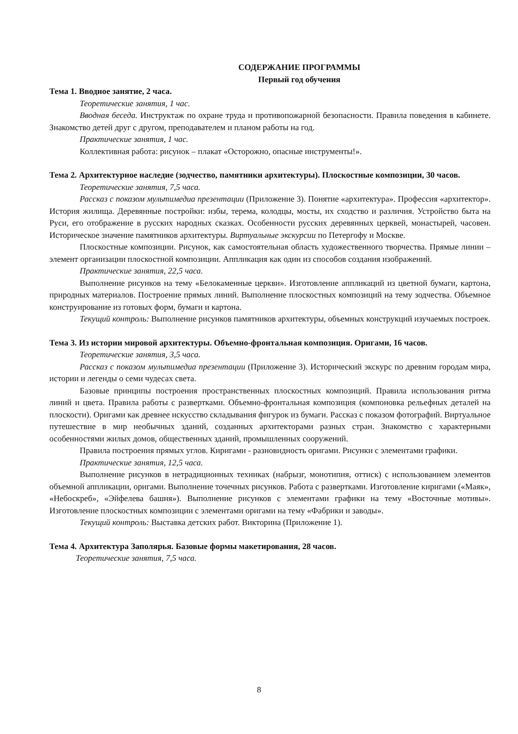СОДЕРЖАНИЕ ПРОГРАММЫ
Первый год обучения
Тема 1. Вводное занятие, 2 часа.
Теоретические занятия, 1 час.
Вводная беседа. Инструктаж по охране труда и противопожарной безопасности. Правила поведения в кабинете. Знакомство детей друг с другом, преподавателем и планом работы на год.
Практические занятия, 1 час.
Коллективная работа: рисунок – плакат «Осторожно, опасные инструменты!».
Тема 2. Архитектурное наследие (зодчество, памятники архитектуры). Плоскостные композиции, 30 часов.
Теоретические занятия, 7,5 часа.
Рассказ с показом мультимедиа презентации (Приложение 3). Понятие «архитектура». Профессия «архитектор». История жилища. Деревянные постройки: избы, терема, колодцы, мосты, их сходство и различия. Устройство быта на Руси, его отображение в русских народных сказках. Особенности русских деревянных церквей, монастырей, часовен. Историческое значение памятников архитектуры. Виртуальные экскурсии по Петергофу и Москве.
Плоскостные композиции. Рисунок, как самостоятельная область художественного творчества. Прямые линии – элемент организации плоскостной композиции. Аппликация как один из способов создания изображений.
Практические занятия, 22,5 часа.
Выполнение рисунков на тему «Белокаменные церкви». Изготовление аппликаций из цветной бумаги, картона, природных материалов. Построение прямых линий. Выполнение плоскостных композиций на тему зодчества. Объемное конструирование из готовых форм, бумаги и картона.
Текущий контроль: Выполнение рисунков памятников архитектуры, объемных конструкций изучаемых построек.
Тема 3. Из истории мировой архитектуры. Объемно-фронтальная композиция. Оригами, 16 часов.
Теоретические занятия, 3,5 часа.
Рассказ с показом мультимедиа презентации (Приложение 3). Исторический экскурс по древним городам мира, истории и легенды о семи чудесах света.
Базовые принципы построения пространственных плоскостных композиций. Правила использования ритма линий и цвета. Правила работы с развертками. Объемно-фронтальная композиция (компоновка рельефных деталей на плоскости). Оригами как древнее искусство складывания фигурок из бумаги. Рассказ с показом фотографий. Виртуальное путешествие в мир необычных зданий, созданных архитекторами разных стран. Знакомство с характерными особенностями жилых домов, общественных зданий, промышленных сооружений.
Правила построения прямых углов. Киригами - разновидность оригами. Рисунки с элементами графики.
Практические занятия, 12,5 часа.
Выполнение рисунков в нетрадиционных техниках (набрызг, монотипия, оттиск) с использованием элементов объемной аппликации, оригами. Выполнение точечных рисунков. Работа с развертками. Изготовление киригами («Маяк», «Небоскреб», «Эйфелева башня»). Выполнение рисунков с элементами графики на тему «Восточные мотивы». Изготовление плоскостных композиции с элементами оригами на тему «Фабрики и заводы».
Текущий контроль: Выставка детских работ. Викторина (Приложение 1).
Тема 4. Архитектура Заполярья. Базовые формы макетирования, 28 часов.
Теоретические занятия, 7,5 часа.
8